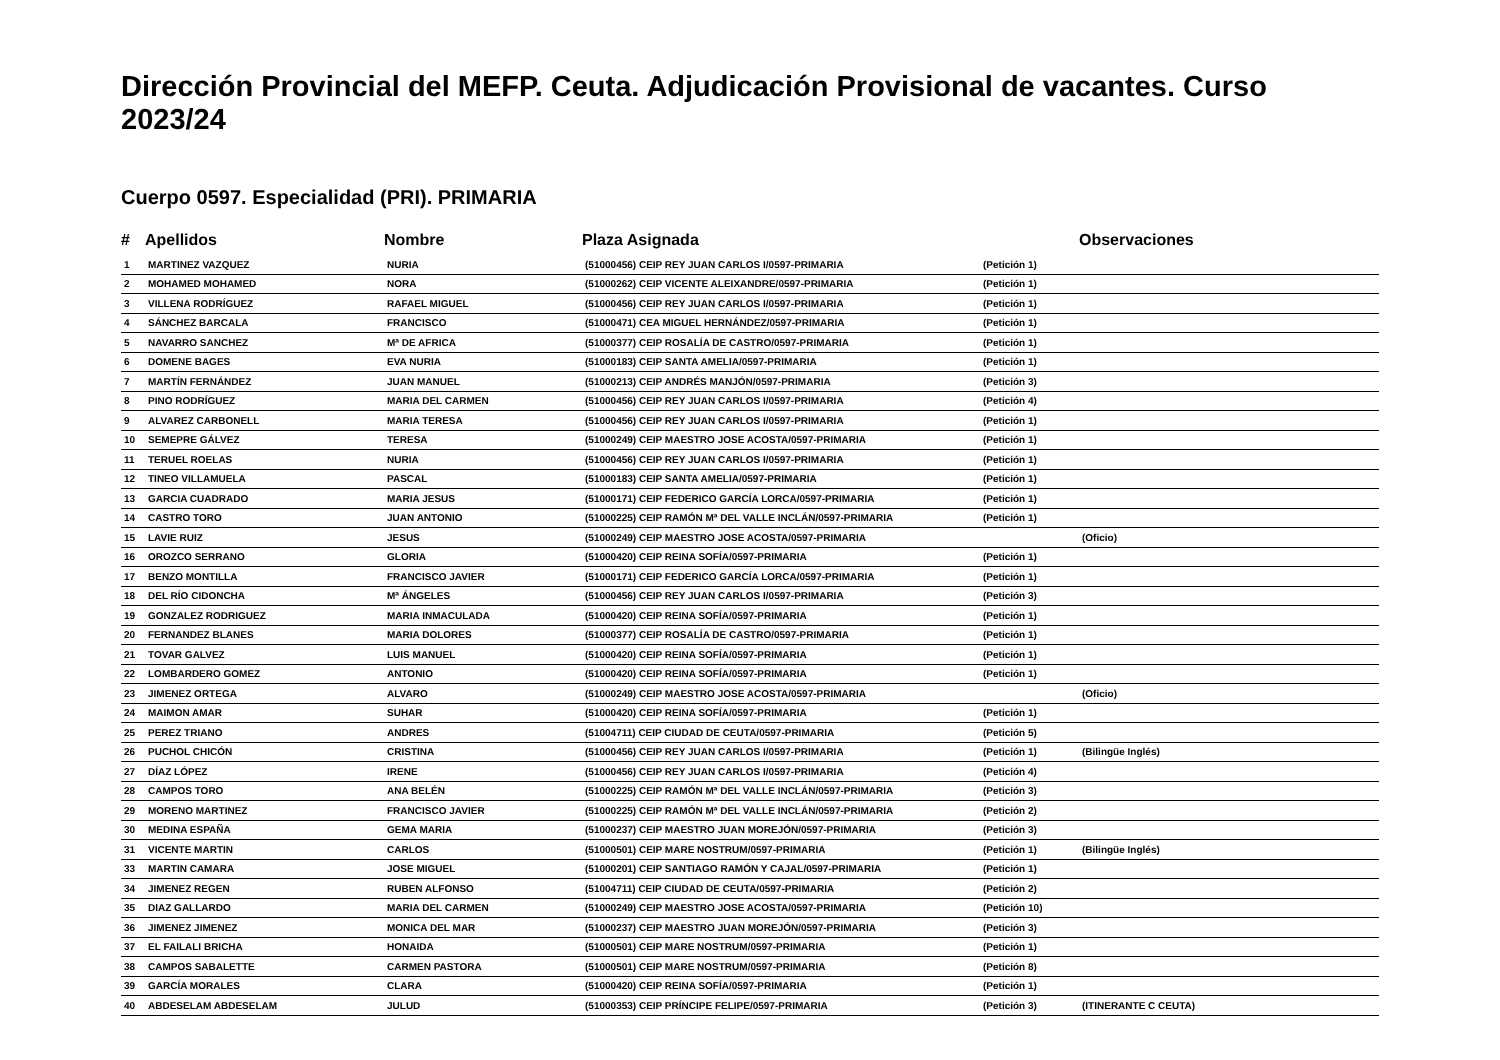Dirección Provincial del MEFP. Ceuta. Adjudicación Provisional de vacantes. Curso 2023/24
Cuerpo 0597. Especialidad (PRI). PRIMARIA
| # | Apellidos | Nombre | Plaza Asignada | | Observaciones |
| --- | --- | --- | --- | --- | --- |
| 1 | MARTINEZ VAZQUEZ | NURIA | (51000456) CEIP REY JUAN CARLOS I/0597-PRIMARIA | (Petición 1) | |
| 2 | MOHAMED MOHAMED | NORA | (51000262) CEIP VICENTE ALEIXANDRE/0597-PRIMARIA | (Petición 1) | |
| 3 | VILLENA RODRÍGUEZ | RAFAEL MIGUEL | (51000456) CEIP REY JUAN CARLOS I/0597-PRIMARIA | (Petición 1) | |
| 4 | SÁNCHEZ BARCALA | FRANCISCO | (51000471) CEA MIGUEL HERNÁNDEZ/0597-PRIMARIA | (Petición 1) | |
| 5 | NAVARRO SANCHEZ | Mª DE AFRICA | (51000377) CEIP ROSALÍA DE CASTRO/0597-PRIMARIA | (Petición 1) | |
| 6 | DOMENE BAGES | EVA NURIA | (51000183) CEIP SANTA AMELIA/0597-PRIMARIA | (Petición 1) | |
| 7 | MARTÍN FERNÁNDEZ | JUAN MANUEL | (51000213) CEIP ANDRÉS MANJÓN/0597-PRIMARIA | (Petición 3) | |
| 8 | PINO RODRÍGUEZ | MARIA DEL CARMEN | (51000456) CEIP REY JUAN CARLOS I/0597-PRIMARIA | (Petición 4) | |
| 9 | ALVAREZ CARBONELL | MARIA TERESA | (51000456) CEIP REY JUAN CARLOS I/0597-PRIMARIA | (Petición 1) | |
| 10 | SEMEPRE GÁLVEZ | TERESA | (51000249) CEIP MAESTRO JOSE ACOSTA/0597-PRIMARIA | (Petición 1) | |
| 11 | TERUEL ROELAS | NURIA | (51000456) CEIP REY JUAN CARLOS I/0597-PRIMARIA | (Petición 1) | |
| 12 | TINEO VILLAMUELA | PASCAL | (51000183) CEIP SANTA AMELIA/0597-PRIMARIA | (Petición 1) | |
| 13 | GARCIA CUADRADO | MARIA JESUS | (51000171) CEIP FEDERICO GARCÍA LORCA/0597-PRIMARIA | (Petición 1) | |
| 14 | CASTRO TORO | JUAN ANTONIO | (51000225) CEIP RAMÓN Mª DEL VALLE INCLÁN/0597-PRIMARIA | (Petición 1) | |
| 15 | LAVIE RUIZ | JESUS | (51000249) CEIP MAESTRO JOSE ACOSTA/0597-PRIMARIA | | (Oficio) |
| 16 | OROZCO SERRANO | GLORIA | (51000420) CEIP REINA SOFÍA/0597-PRIMARIA | (Petición 1) | |
| 17 | BENZO MONTILLA | FRANCISCO JAVIER | (51000171) CEIP FEDERICO GARCÍA LORCA/0597-PRIMARIA | (Petición 1) | |
| 18 | DEL RÍO CIDONCHA | Mª ÁNGELES | (51000456) CEIP REY JUAN CARLOS I/0597-PRIMARIA | (Petición 3) | |
| 19 | GONZALEZ RODRIGUEZ | MARIA INMACULADA | (51000420) CEIP REINA SOFÍA/0597-PRIMARIA | (Petición 1) | |
| 20 | FERNANDEZ BLANES | MARIA DOLORES | (51000377) CEIP ROSALÍA DE CASTRO/0597-PRIMARIA | (Petición 1) | |
| 21 | TOVAR GALVEZ | LUIS MANUEL | (51000420) CEIP REINA SOFÍA/0597-PRIMARIA | (Petición 1) | |
| 22 | LOMBARDERO GOMEZ | ANTONIO | (51000420) CEIP REINA SOFÍA/0597-PRIMARIA | (Petición 1) | |
| 23 | JIMENEZ ORTEGA | ALVARO | (51000249) CEIP MAESTRO JOSE ACOSTA/0597-PRIMARIA | | (Oficio) |
| 24 | MAIMON AMAR | SUHAR | (51000420) CEIP REINA SOFÍA/0597-PRIMARIA | (Petición 1) | |
| 25 | PEREZ TRIANO | ANDRES | (51004711) CEIP CIUDAD DE CEUTA/0597-PRIMARIA | (Petición 5) | |
| 26 | PUCHOL CHICÓN | CRISTINA | (51000456) CEIP REY JUAN CARLOS I/0597-PRIMARIA | (Petición 1) | (Bilingüe Inglés) |
| 27 | DÍAZ LÓPEZ | IRENE | (51000456) CEIP REY JUAN CARLOS I/0597-PRIMARIA | (Petición 4) | |
| 28 | CAMPOS TORO | ANA BELÉN | (51000225) CEIP RAMÓN Mª DEL VALLE INCLÁN/0597-PRIMARIA | (Petición 3) | |
| 29 | MORENO MARTINEZ | FRANCISCO JAVIER | (51000225) CEIP RAMÓN Mª DEL VALLE INCLÁN/0597-PRIMARIA | (Petición 2) | |
| 30 | MEDINA ESPAÑA | GEMA MARIA | (51000237) CEIP MAESTRO JUAN MOREJÓN/0597-PRIMARIA | (Petición 3) | |
| 31 | VICENTE MARTIN | CARLOS | (51000501) CEIP MARE NOSTRUM/0597-PRIMARIA | (Petición 1) | (Bilingüe Inglés) |
| 33 | MARTIN CAMARA | JOSE MIGUEL | (51000201) CEIP SANTIAGO RAMÓN Y CAJAL/0597-PRIMARIA | (Petición 1) | |
| 34 | JIMENEZ REGEN | RUBEN ALFONSO | (51004711) CEIP CIUDAD DE CEUTA/0597-PRIMARIA | (Petición 2) | |
| 35 | DIAZ GALLARDO | MARIA DEL CARMEN | (51000249) CEIP MAESTRO JOSE ACOSTA/0597-PRIMARIA | (Petición 10) | |
| 36 | JIMENEZ JIMENEZ | MONICA DEL MAR | (51000237) CEIP MAESTRO JUAN MOREJÓN/0597-PRIMARIA | (Petición 3) | |
| 37 | EL FAILALI BRICHA | HONAIDA | (51000501) CEIP MARE NOSTRUM/0597-PRIMARIA | (Petición 1) | |
| 38 | CAMPOS SABALETTE | CARMEN PASTORA | (51000501) CEIP MARE NOSTRUM/0597-PRIMARIA | (Petición 8) | |
| 39 | GARCÍA MORALES | CLARA | (51000420) CEIP REINA SOFÍA/0597-PRIMARIA | (Petición 1) | |
| 40 | ABDESELAM ABDESELAM | JULUD | (51000353) CEIP PRÍNCIPE FELIPE/0597-PRIMARIA | (Petición 3) | (ITINERANTE C CEUTA) |